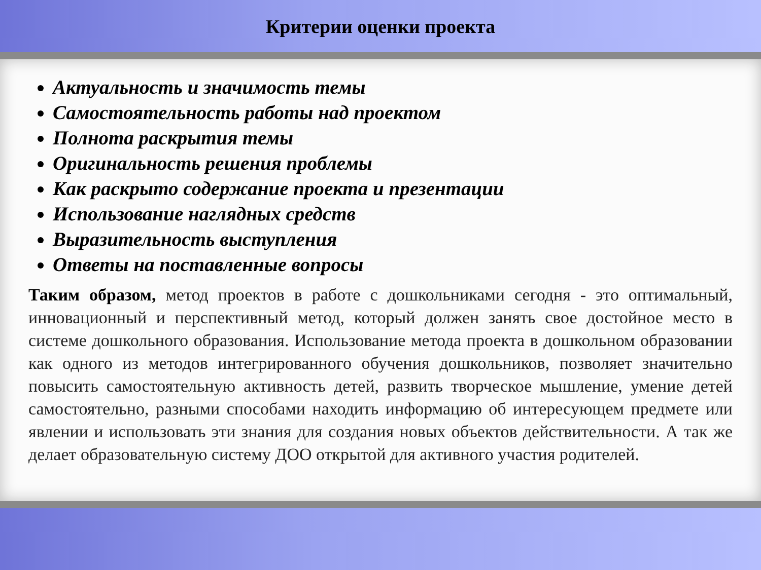Критерии оценки проекта
Актуальность и значимость темы
Самостоятельность работы над проектом
Полнота раскрытия темы
Оригинальность решения проблемы
Как раскрыто содержание проекта и презентации
Использование наглядных средств
Выразительность выступления
Ответы на поставленные вопросы
Таким образом, метод проектов в работе с дошкольниками сегодня - это оптимальный, инновационный и перспективный метод, который должен занять свое достойное место в системе дошкольного образования. Использование метода проекта в дошкольном образовании как одного из методов интегрированного обучения дошкольников, позволяет значительно повысить самостоятельную активность детей, развить творческое мышление, умение детей самостоятельно, разными способами находить информацию об интересующем предмете или явлении и использовать эти знания для создания новых объектов действительности. А так же делает образовательную систему ДОО открытой для активного участия родителей.